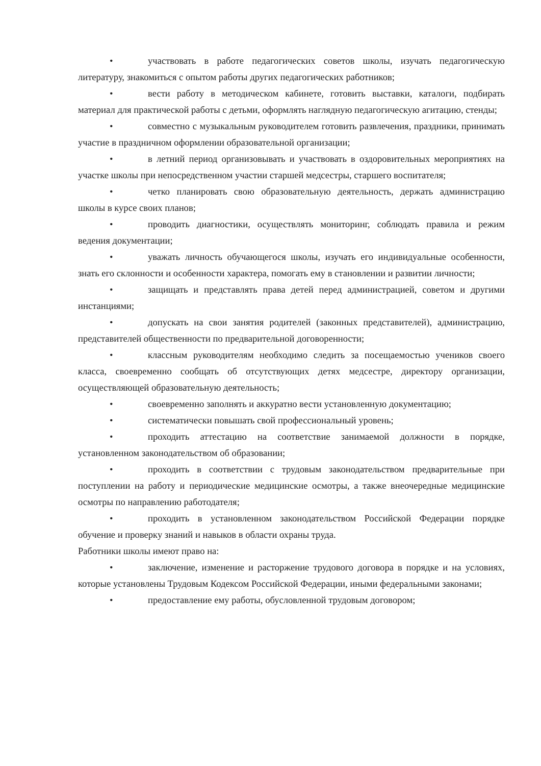• участвовать в работе педагогических советов школы, изучать педагогическую литературу, знакомиться с опытом работы других педагогических работников;
• вести работу в методическом кабинете, готовить выставки, каталоги, подбирать материал для практической работы с детьми, оформлять наглядную педагогическую агитацию, стенды;
• совместно с музыкальным руководителем готовить развлечения, праздники, принимать участие в праздничном оформлении образовательной организации;
• в летний период организовывать и участвовать в оздоровительных мероприятиях на участке школы при непосредственном участии старшей медсестры, старшего воспитателя;
• четко планировать свою образовательную деятельность, держать администрацию школы в курсе своих планов;
• проводить диагностики, осуществлять мониторинг, соблюдать правила и режим ведения документации;
• уважать личность обучающегося школы, изучать его индивидуальные особенности, знать его склонности и особенности характера, помогать ему в становлении и развитии личности;
• защищать и представлять права детей перед администрацией, советом и другими инстанциями;
• допускать на свои занятия родителей (законных представителей), администрацию, представителей общественности по предварительной договоренности;
• классным руководителям необходимо следить за посещаемостью учеников своего класса, своевременно сообщать об отсутствующих детях медсестре, директору организации, осуществляющей образовательную деятельность;
• своевременно заполнять и аккуратно вести установленную документацию;
• систематически повышать свой профессиональный уровень;
• проходить аттестацию на соответствие занимаемой должности в порядке, установленном законодательством об образовании;
• проходить в соответствии с трудовым законодательством предварительные при поступлении на работу и периодические медицинские осмотры, а также внеочередные медицинские осмотры по направлению работодателя;
• проходить в установленном законодательством Российской Федерации порядке обучение и проверку знаний и навыков в области охраны труда.
Работники школы имеют право на:
• заключение, изменение и расторжение трудового договора в порядке и на условиях, которые установлены Трудовым Кодексом Российской Федерации, иными федеральными законами;
• предоставление ему работы, обусловленной трудовым договором;